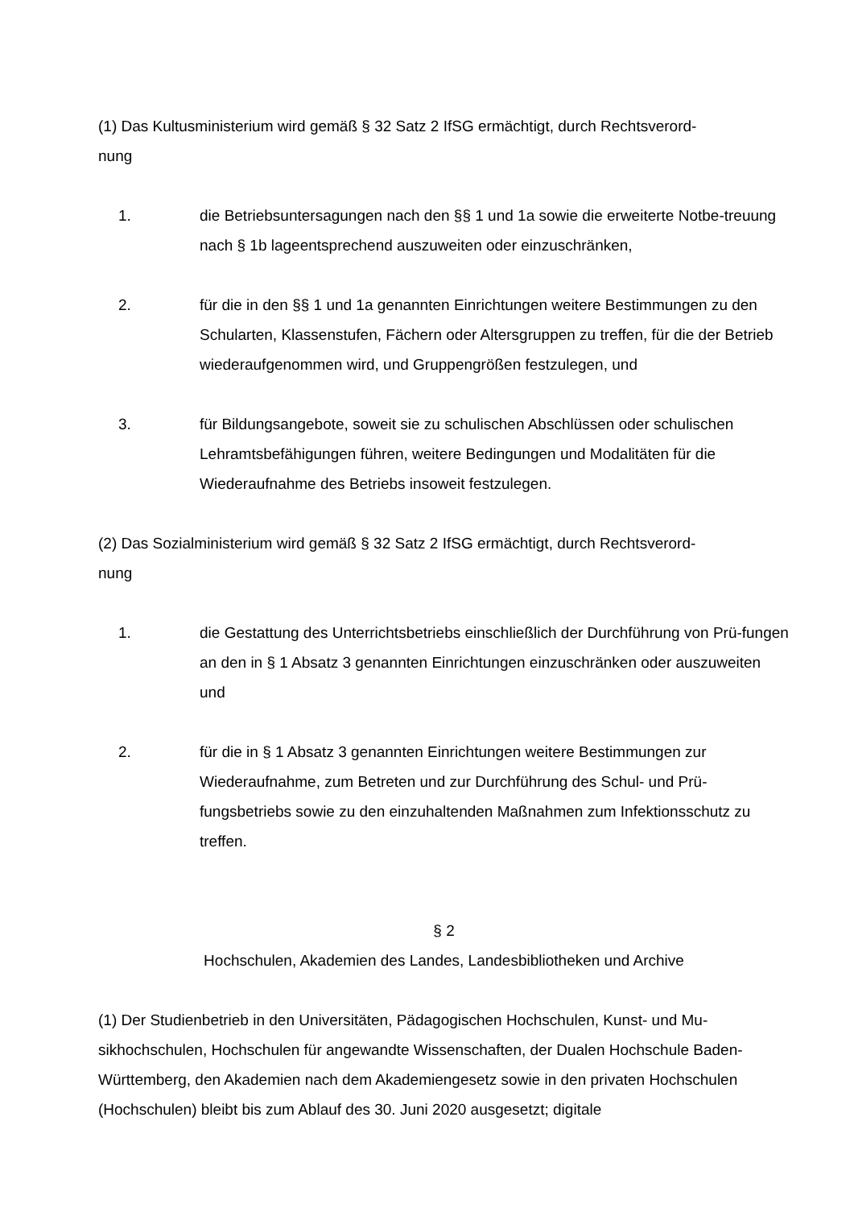(1) Das Kultusministerium wird gemäß § 32 Satz 2 IfSG ermächtigt, durch Rechtsverord-
nung
1. die Betriebsuntersagungen nach den §§ 1 und 1a sowie die erweiterte Notbe-treuung nach § 1b lageentsprechend auszuweiten oder einzuschränken,
2. für die in den §§ 1 und 1a genannten Einrichtungen weitere Bestimmungen zu den Schularten, Klassenstufen, Fächern oder Altersgruppen zu treffen, für die der Betrieb wiederaufgenommen wird, und Gruppengrößen festzulegen, und
3. für Bildungsangebote, soweit sie zu schulischen Abschlüssen oder schulischen Lehramtsbefähigungen führen, weitere Bedingungen und Modalitäten für die Wiederaufnahme des Betriebs insoweit festzulegen.
(2) Das Sozialministerium wird gemäß § 32 Satz 2 IfSG ermächtigt, durch Rechtsverord-
nung
1. die Gestattung des Unterrichtsbetriebs einschließlich der Durchführung von Prü-fungen an den in § 1 Absatz 3 genannten Einrichtungen einzuschränken oder auszuweiten und
2. für die in § 1 Absatz 3 genannten Einrichtungen weitere Bestimmungen zur Wiederaufnahme, zum Betreten und zur Durchführung des Schul- und Prü-fungsbetriebs sowie zu den einzuhaltenden Maßnahmen zum Infektionsschutz zu treffen.
§ 2
Hochschulen, Akademien des Landes, Landesbibliotheken und Archive
(1) Der Studienbetrieb in den Universitäten, Pädagogischen Hochschulen, Kunst- und Mu-sikhochschulen, Hochschulen für angewandte Wissenschaften, der Dualen Hochschule Baden-Württemberg, den Akademien nach dem Akademiengesetz sowie in den privaten Hochschulen (Hochschulen) bleibt bis zum Ablauf des 30. Juni 2020 ausgesetzt; digitale